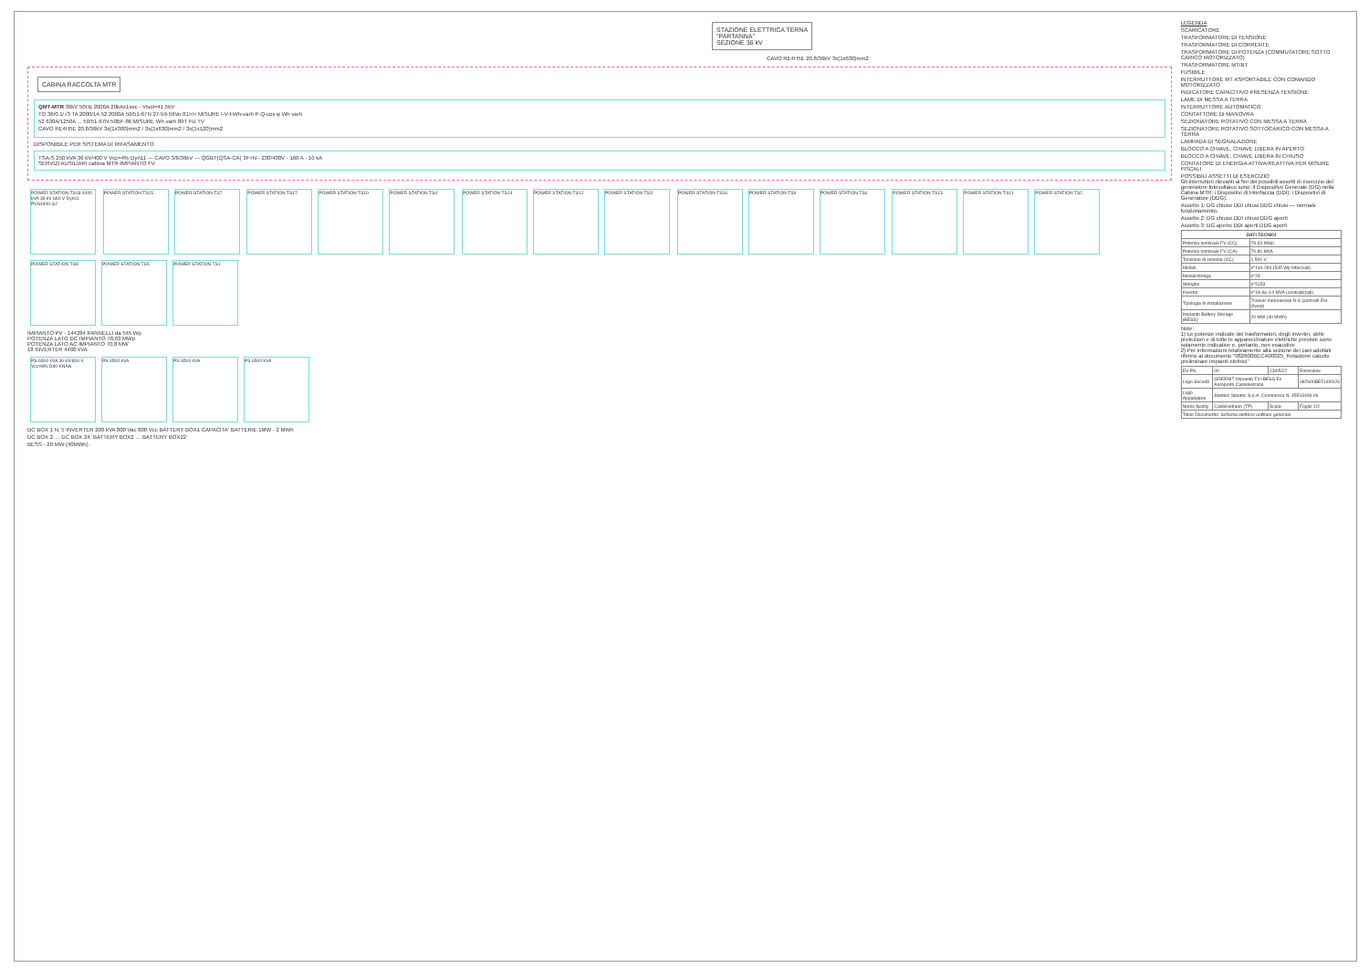STAZIONE ELETTRICA TERNA
"PARTANNA"
SEZIONE 36 kV
CAVO RE4H5E 20,8/36kV 3x(1x630)mm2
CABINA RACCOLTA MTR
QMT-MTR 36kV 50Hz 2000A 20kAx1sec - Visol=41,5kV
TO 36/0.1/√3 TA 2000/1A 52 2000A 50/51-67N 27-59-59Vo 81>/< MISURE I-V-f-Wh-varh P-Q-cos φ Wh varh
52 630A/1250A ... 50/51-67N 50BF-86 MISURE Wh varh 89T FU TV
CAVO RE4H5E 20,8/36kV 3x(1x300)mm2 / 3x(1x630)mm2 / 3x(1x120)mm2
DISPONIBILE PER SISTEMA DI RIFASAMENTO
TSA-S 250 kVA 36 kV/400 V Vcc=4% Dyn11 — CAVO 3/6/36kV — QGBT(QSA-CA) 3F+N - 230/400V - 160 A - 10 kA
SERVIZI AUSILIARI cabina MTR-IMPIANTO FV
POWER STATION TS18 4400 kVA 36 kV 660 V Dyn11 PVS4400-S2
POWER STATION TS15 POWER STATION TS7 POWER STATION TS17 POWER STATION TS10 POWER STATION TS4 POWER STATION TS14 POWER STATION TS12 POWER STATION TS3 POWER STATION TS16 POWER STATION TS9 POWER STATION TS6 POWER STATION TS13 POWER STATION TS11 POWER STATION TS2 POWER STATION TS8 POWER STATION TS5 POWER STATION TS1
IMPIANTO PV - 144284 PANNELLI da 545 Wp
POTENZA LATO DC IMPIANTO 78,63 MWp
POTENZA LATO AC IMPIANTO 70,8 MW
18 INVERTER 4400 kVA
PS 6500 kVA 36 kV/800 V Vcc=8% Dd0 KNAN
PS 6500 kVA PS 6500 kVA PS 6500 kVA
DC BOX 1 N. 5 INVERTER 200 kVA 800 Vac 800 Vcc BATTERY BOX1 CAPACITA' BATTERIE 1MW - 2 MWh
DC BOX 2 … DC BOX 24; BATTERY BOX2 … BATTERY BOX22
BESS - 20 MW (40MWh)
LEGENDA
SCARICATORE
TRASFORMATORE DI TENSIONE
TRASFORMATORE DI CORRENTE
TRASFORMATORE DI POTENZA (COMMUTATORE SOTTO CARICO MOTORIZZATO)
TRASFORMATORE MT/BT
FUSIBILE
INTERRUTTORE MT ASPORTABILE CON COMANDO MOTORIZZATO
INDICATORE CAPACITIVO PRESENZA TENSIONE
LAME DI MESSA A TERRA
INTERRUTTORE AUTOMATICO
CONTATTORE DI MANOVRA
SEZIONATORE ROTATIVO CON MESSA A TERRA
SEZIONATORE ROTATIVO SOTTOCARICO CON MESSA A TERRA
LAMPADA DI SEGNALAZIONE
BLOCCO A CHIAVE, CHIAVE LIBERA IN APERTO
BLOCCO A CHIAVE, CHIAVE LIBERA IN CHIUSO
CONTATORE DI ENERGIA ATTIVA/REATTIVA PER MISURE FISCALI
POSSIBILI ASSETTI DI ESERCIZIO
Gli interruttori rilevanti ai fini dei possibili assetti di esercizio del generatore fotovoltaico sono: il Dispositivo Generale (DG) nella Cabina MTR; i Dispositivi di Interfaccia (DDI); i Dispositivi di Generatore (DDG).
Assetto 1: DG chiuso DDI chiusi DDG chiusi — normale funzionamento.
Assetto 2: DG chiuso DDI chiusi DDG aperti
Assetto 3: DG aperto DDI aperti DDG aperti
| DATI TECNICI | |
| --- | --- |
| Potenza nominale FV (CC) | 78.63 MWp |
| Potenza nominale FV (CA) | 70.80 MVA |
| Tensione di sistema (CC) | 1.500 V |
| Moduli | n°144.284 (545 Wp bifacciali) |
| Moduli/stringa | n°28 |
| Stringhe | n°5153 |
| Inverter | n°18 da 4.4 MVA (centralizzati) |
| Tipologia di installazione | Tracker monoassiali N-S (azimuth Est-Ovest) |
| Impianto Battery Storage (BESS) | 20 MW (40 MWh) |
Note:
1) Le potenze indicate dei trasformatori, degli inverter, delle protezioni e di tutte le apparecchiature elettriche previste sono solamente indicative e, pertanto, non esaustive
2) Per informazioni relativamente alla sezione dei cavi adottati riferirsi al documento "082600BECA00025_Relazione calcolo preliminare impianti elettrici"
| EV-PS | 00 | 13/05/22 | Emissione |
| Logo Società | GREENIT Impianto FV+BESS Ex Aeroporto Castelvetrano | | 082600BEFU00026 |
| Logo Appaltatore | Stantec Stantec S.p.A. Commessa N. 45503406.06 | | |
| Nome facility | Castelvetrano (TP) | Scala - | Foglio 1/2 |
| Titolo Documento: Schema elettrico unifilare generale | | | |